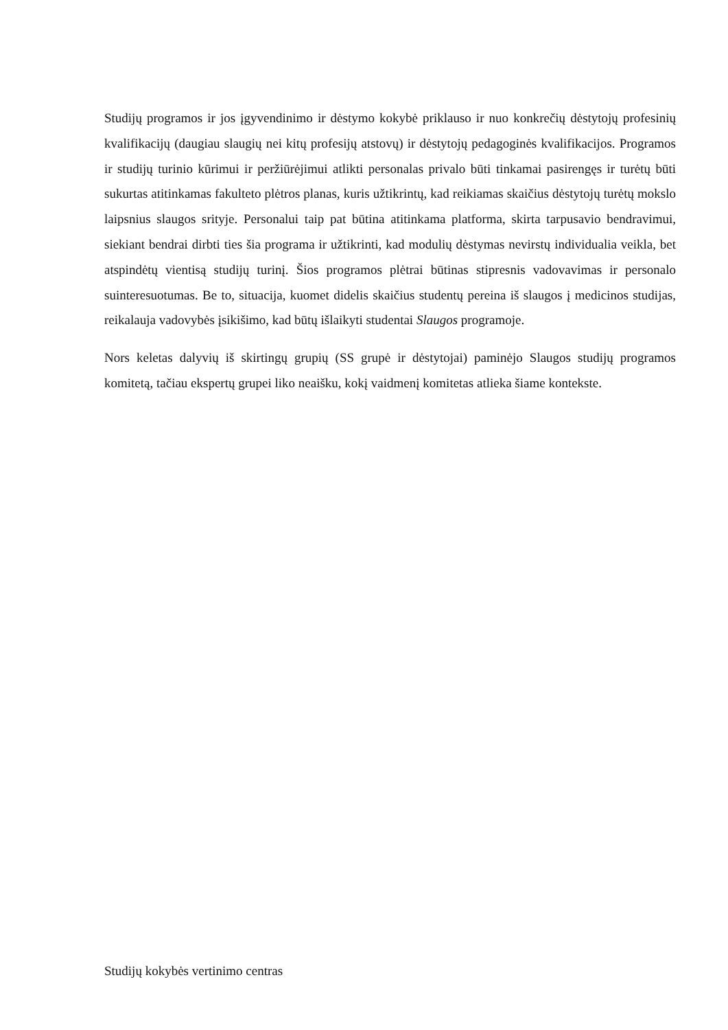Studijų programos ir jos įgyvendinimo ir dėstymo kokybė priklauso ir nuo konkrečių dėstytojų profesinių kvalifikacijų (daugiau slaugių nei kitų profesijų atstovų) ir dėstytojų pedagoginės kvalifikacijos. Programos ir studijų turinio kūrimui ir peržiūrėjimui atlikti personalas privalo būti tinkamai pasirengęs ir turėtų būti sukurtas atitinkamas fakulteto plėtros planas, kuris užtikrintų, kad reikiamas skaičius dėstytojų turėtų mokslo laipsnius slaugos srityje. Personalui taip pat būtina atitinkama platforma, skirta tarpusavio bendravimui, siekiant bendrai dirbti ties šia programa ir užtikrinti, kad modulių dėstymas nevirstų individualia veikla, bet atspindėtų vientisą studijų turinį. Šios programos plėtrai būtinas stipresnis vadovavimas ir personalo suinteresuotumas. Be to, situacija, kuomet didelis skaičius studentų pereina iš slaugos į medicinos studijas, reikalauja vadovybės įsikišimo, kad būtų išlaikyti studentai Slaugos programoje.
Nors keletas dalyvių iš skirtingų grupių (SS grupė ir dėstytojai) paminėjo Slaugos studijų programos komitetą, tačiau ekspertų grupei liko neaišku, kokį vaidmenį komitetas atlieka šiame kontekste.
Studijų kokybės vertinimo centras